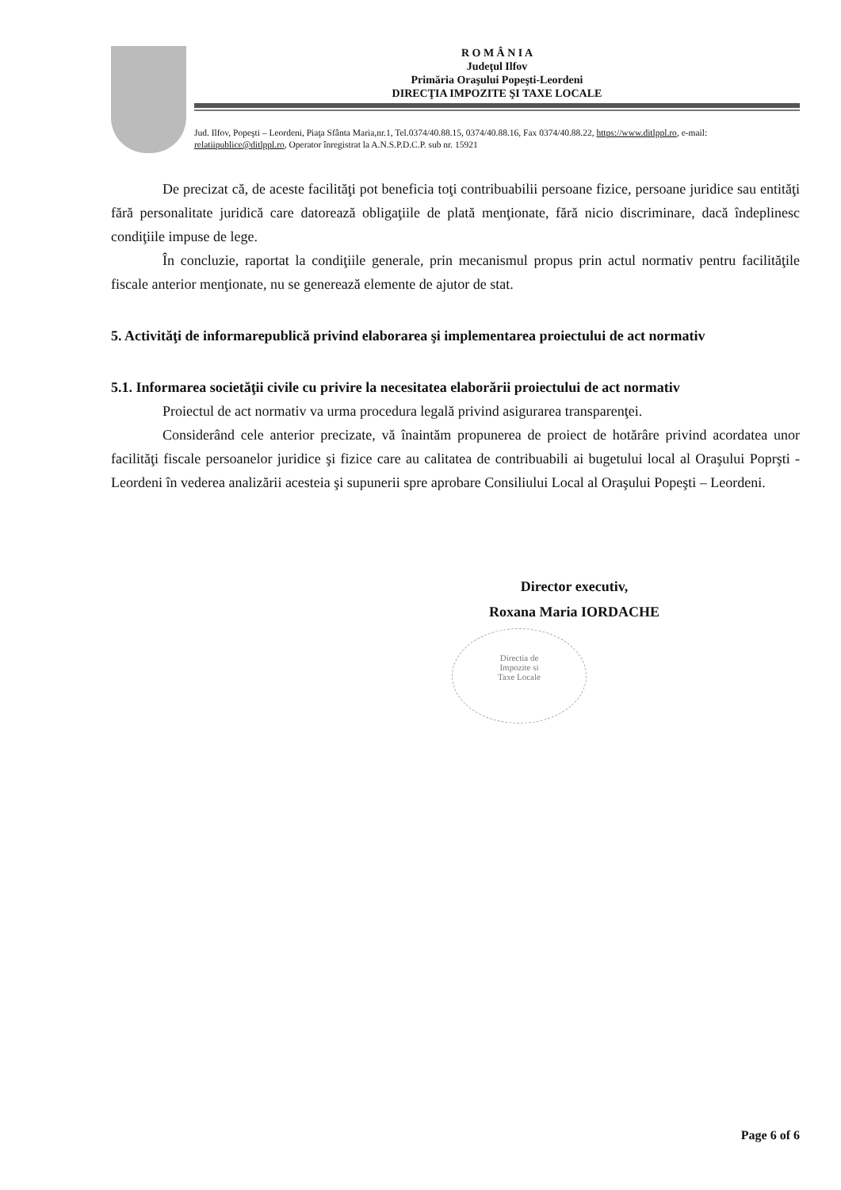R O M Â N I A
Judeţul Ilfov
Primăria Oraşului Popeşti-Leordeni
DIRECŢIA IMPOZITE ŞI TAXE LOCALE
Jud. Ilfov, Popeşti – Leordeni, Piaţa Sfânta Maria,nr.1, Tel.0374/40.88.15, 0374/40.88.16, Fax 0374/40.88.22, https://www.ditlppl.ro, e-mail: relatiipublice@ditlppl.ro, Operator înregistrat la A.N.S.P.D.C.P. sub nr. 15921
De precizat că, de aceste facilităţi pot beneficia toţi contribuabilii persoane fizice, persoane juridice sau entităţi fără personalitate juridică care datorează obligaţiile de plată menţionate, fără nicio discriminare, dacă îndeplinesc condiţiile impuse de lege.
În concluzie, raportat la condiţiile generale, prin mecanismul propus prin actul normativ pentru facilităţile fiscale anterior menţionate, nu se generează elemente de ajutor de stat.
5. Activităţi de informarepublică privind elaborarea şi implementarea proiectului de act normativ
5.1. Informarea societăţii civile cu privire la necesitatea elaborării proiectului de act normativ
Proiectul de act normativ va urma procedura legală privind asigurarea transparenţei.
Considerând cele anterior precizate, vă înaintăm propunerea de proiect de hotărâre privind acordatea unor facilităţi fiscale persoanelor juridice şi fizice care au calitatea de contribuabili ai bugetului local al Oraşului Poprşti - Leordeni în vederea analizării acesteia şi supunerii spre aprobare Consiliului Local al Oraşului Popeşti – Leordeni.
Director executiv,
Roxana Maria IORDACHE
Directia de
Impozite si
Taxe Locale
Page 6 of 6